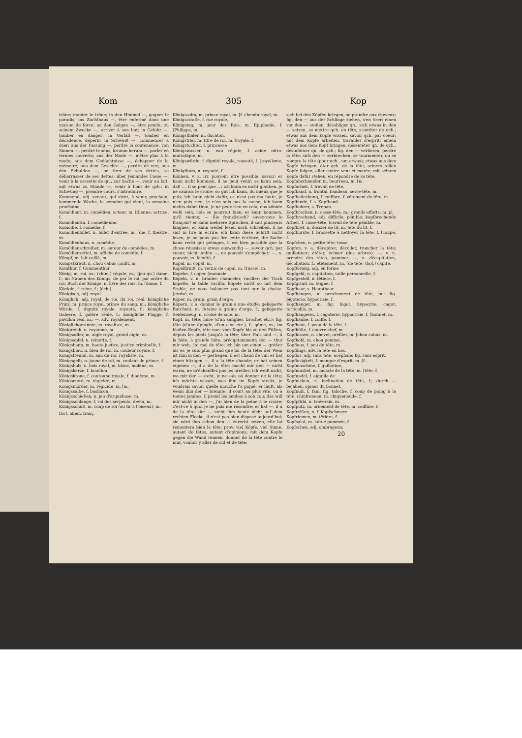Kom 305 Kop
trône; monter le trône; in den Himmel —, gagner le paradis; ins Zuchthaus —, être enfermé dans une maison de force; an den Galgen —, être pendu; zu seinem Zwecke —, arriver à son but; in Gefahr —, tomber en danger; in Verfall —, tomber en décadence, dépérir; in Schweiß —, commencer à suer; aus der Fassung —, perdre la contenance; von Sinnen —, perdre le sens; krumm herum —, parler en termes couverts; aus der Mode —, n'être plus à la mode; aus dem Gedächtnisse —, échapper de la mémoire; aus dem Gesichte —, perdre de vue; aus den Schulden —, se tirer de ses dettes, se débarrasser de ses dettes; über Jemandes Casse —, venir à la cassette de qn.; zur Sache —, venir au fait; mit etwas zu Stande —, venir à bout de qch.; in Schwung —, prendre cours, s'introduire.
Kommend, adj. venant, qui vient, à venir, prochain; kommende Woche, la semaine qui vient, la semaine prochaine.
Komödiant, m. comédien, acteur, m. [dienne, actrice, f.
Komödiantin, f. comédienne.
Komödie, f. comédie, f.
Komödienbillet, n. billet d'entrée, m. [die, f. théâtre, m.
Komödienhaus, n. comédie.
Komödienschreiber, m. auteur de comédies, m.
Komödienzettel, m. affiche de comédie, f.
Kömpf, m. lait caillé, m.
Kompstkraut, n. chou cabus confit, m.
Komthür, f. Commenthur.
König, m. roi, m.; (chim.) régule, m.; (jeu qu.) dame, f.; im Namen des Königs, de par le roi, par ordre du roi; Buch der Könige, n. livre des rois, m. [dame, f.
Königin, f. reine, f.; (éch.)
Königisch, adj. royal.
Königlich, adj. royal, de roi, du roi, réal; königliche Prinz, m. prince royal, prince du sang, m.; königliche Würde, f. dignité royale, royauté, f.; königliche Galeere, f. galère réale, f.; königliche Flagge, f. pavillon réal, m.; —, adv. royalement.
Königlichgesinnte, m. royaliste, m.
Königreich, n. royaume, m.
Königsadler, m. aigle royal, grand aigle, m.
Königsapfel, n. reinette, f.
Königsbann, m. haute justice, justice criminelle, f.
Königsblau, n. bleu de roi, m. couleur royale, f.
Königsfreund, m. ami du roi, royaliste, m.
Königsgelb, n. jaune de roi, m. couleur de prince, f.
Königsholz, n. bois royal, m. blanc, molène, m.
Königskerze, f. bouillon
Königskrone, f. couronne royale, f. diadème, m.
Königsmord, m. régicide, m.
Königsmörder, m. régicide, m. [m.
Königssalbe, f. basilicon,
Königsschießen, n. jeu d'arquebuse, m.
Königsschlange, f. roi des serpents, devin, m.
Königsschuß, m. coup de roi (au tir à l'oiseau), m.
Dict. allem. franç.
Königssohn, m. prince royal, m. [f. chemin royal, m.
Königsstraße, f. rue royale,
Königstag, m. jour des Rois, m. Epiphanie, f. [Philippe, m.
Königsthaler, m. ducaton,
Königstitel, m. titre de roi, m. [royale, f.
Königstochter, f. princesse
Königswasser, n. eau régale, f. acide nitro-muriatique, m.
Königswürde, f. dignité royale, royauté, f. [royalisme, m.
Königthum, n. royauté, f.
Können, v. a. irr. pouvoir; être possible; savoir; er kann nicht kommen, il ne peut venir; es kann sein, daß ..., il se peut que ...; ich kann es nicht glauben, je ne saurais le croire; so gut ich kann, du mieux que je puis; ich kann nicht dafür, ce n'est pas ma faute, je n'en puis rien, je n'en suis pas la cause; ich kann nichts dabei thun, je ne peux rien en cela; das könnte wohl sein, cela se pourrait bien; er kann kommen, qu'il vienne; — Sie französisch? savez-vous le français? er kann mehrere Sprachen, il sait plusieurs langues; er kann weder lesen noch schreiben, il ne sait ni lire ni écrire; ich kann diese Schrift nicht lesen, je ne peux pas lire cette écriture; die Sache kann recht gut gelingen, il est bien possible que la chose réussisse; etwas auswendig —, savoir qch. par coeur; nicht umhin —, ne pouvoir s'empêcher; —, n. pouvoir, m. faculté, f.
Kopal, m. copal, m.
Kopalfirniß, m. vernis de copal, m. [russe), m.
Kopeke, f. copec (monnaie
Köpeln, v. n. branler, chanceler, vaciller; der Tisch köpelte, la table vacilla; köpele nicht so mit dem Stuhle, ne vous balancez pas tant sur la chaise. [croisé, m.
Köper, m. grain, grain d'orge;
Köpern, v. a. donner le grain à une étoffe; geköperte Barchent, m. futaine à grains d'orge, f.; geköperte Seidenzeug, n. croisé de soie, m.
Kopf, m. tête; hure (d'un sanglier, brochet etc.); fig. tête (d'une épingle, d'un clou etc.), f.; génie, m.; im bloßen Kopfe, tête nue; vom Kopfe bis zu den Füßen, depuis les pieds jusqu'à la tête; über Hals und —, à la hâte, à grande hâte, précipitamment; der — thut mir weh, j'ai mal de tête; ich bin um einen — größer als er, je suis plus grand que lui de la tête; der Wein ist ihm in den — gestiegen, il est chaud de vin; er hat einen hitzigen —, il a la tête chaude; er hat seinen eigenen —, il a de la tête; macht mir den — nicht warm, ne m'échauffez pas les oreilles; ich weiß nicht, wo mir der — steht, je ne sais où donner de la tête; ich möchte wissen, was ihm im Kopfe steckt, je voudrais savoir quelle mouche l'a piqué; er läuft, als wenn ihm der — brennte, il court au plus vite, ou à toutes jambes, il prend les jambes à son cou; das will mir nicht in den —, j'ai bien de la peine à le croire; c'est-ce à quoi je ne puis me résoudre; er hat —, il a de la tête; der — steht ihm heute nicht auf dem rechten Flecke, il n'est pas bien disposé aujourd'hui; sie wird ihm schon den — zurecht setzen, elle lui remontera bien la tête; prov. viel Köpfe, viel Sinne, autant de têtes, autant d'opinions; mit dem Kopfe gegen die Wand rennen, donner de la tête contre le mur, vouloir y aller de cul et de tête;
sich bei den Köpfen kriegen, se prendre aux cheveux; fig. den — aus der Schlinge ziehen, s'en tirer; einen vor den — stoßen, désobliger qn.; sich etwas in den — setzen, se mettre qch. en tête, s'entêter de qch.; etwas aus dem Kopfe wissen, savoir qch. par coeur; mit dem Kopfe arbeiten, travailler d'esprit; einem etwas aus dem Kopf bringen, désentêter qn. de qch., désinfatuer qn. de qch.; fig. den — verlieren, perdre la tête; sich den — zerbrechen, se tourmenter, ou se rompre la tête (pour qch., um etwas); etwas aus dem Kopfe bringen, ôter qch. de la tête; seinem tollen Kopfe folgen, aller contre vent et marée; mit seinem Kopfe dafür stehen, en répondre de sa tête.
Kopfabschneider, m. bourreau, m. [m.
Kopfarbeit, f. travail de tête,
Kopfband, n. frontal, bandeau, serre-tête, m.
Kopfbedeckung, f. coiffure, f. vêtement de tête, m.
Kopfbinde, f. s. Kopfband.
Kopfbohrer, s. Trepan.
Kopfbrechen, n. casse-tête, m.; grands efforts, m. pl.
Kopfbrechend, adj. difficile, pénible; kopfbrechende Arbeit, f. casse-tête, travail de tête pénible, m.
Kopfbret, n. dossier de lit, m. tête du lit, f.
Kopfbürste, f. brossette à nettoyer la tête, f. [coupe, f.
Köpfchen, n. petite tête; tasse,
Köpfen, v. a. décapiter, décoller, trancher la tête; guillotiner; étêter, écimer (des arbres); —, v. n. prendre des têtes, pommer; —, n. décapitation, décollation, f.; étêtement, m. [de tête; (bot.) capité.
Kopfförmig, adj. en forme
Kopfgeld, n. capitation, taille personnelle, f.
Kopfgestell, n. têtière, f.
Kopfgrind, m. teigne, f.
Kopfhaar, s. Haupthaar.
Kopfhängen, n. penchement de tête, m.; fig. bigoterie, hypocrisie, f.
Kopfhänger, m. fig. bigot, hypocrite, cagot; torticollis, m.
Kopfhängerei, f. cagoterie, hypocrisie, f. [bonnet, m.
Kopfhaube, f. coiffe, f.
Kopfhaut, f. peau de la tête, f.
Kopfhülle, f. couvre-chef, m.
Kopfkissen, n. chevet, oreiller, m. [chou cabus, m.
Kopfkohl, m. chou pommé,
Kopflaus, f. pou de tête, m.
Kopflings, adv. la tête en bas.
Kopflos, adj. sans tête, acéphale; fig. sans esprit.
Kopflosigkeit, f. manque d'esprit, m. [f.
Kopfmaschine, f. guillotine,
Kopfmuskel, m. muscle de la tête, m. [tête, f.
Kopfnadel, f. aiguille de
Kopfnicken, n. inclination de tête, f.; durch — bejahen, opiner du bonnet.
Kopfnuß, f. fam. fig. taloche, f. coup de poing à la tête, chinfreneau, m. chiquenaude, f.
Kopfpfühl, n. traversin, m.
Kopfputz, m. ornement de tête, m. coiffure, f.
Kopfreißen, n. f. Kopfschmerz.
Kopfriemen, m. têtière, f.
Kopfsalat, m. laitue pommée, f.
Kopfscheu, adj. ombrageux;
20